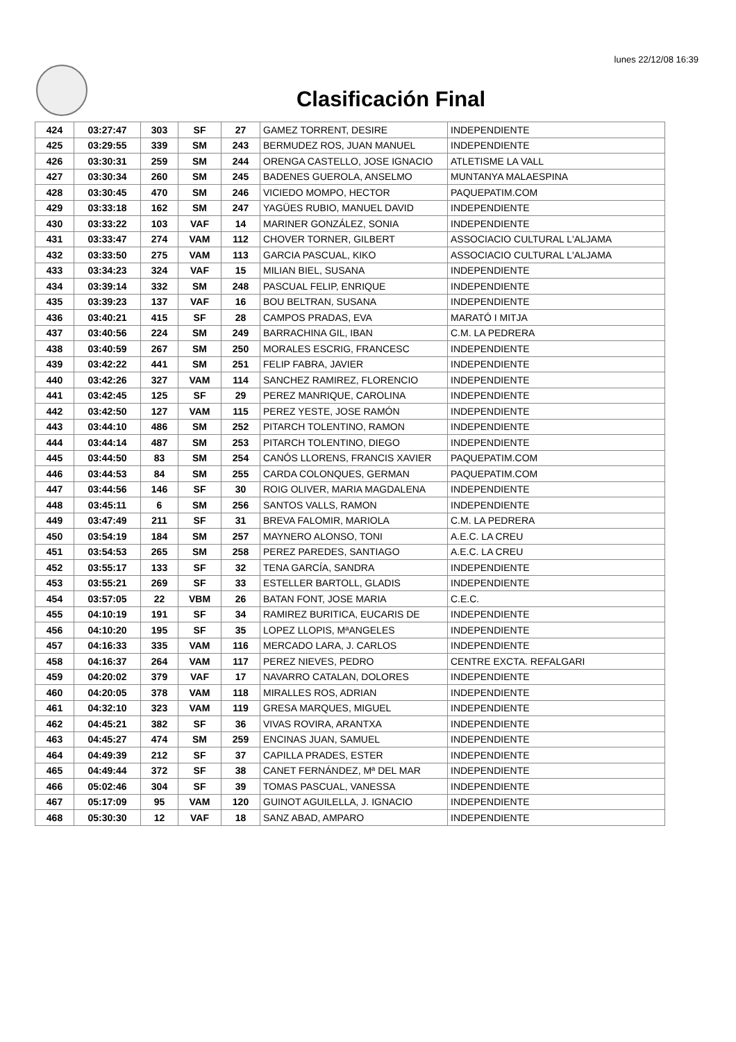lunes 22/12/08 16:39
Clasificación Final
| 424 | 03:27:47 | 303 | SF | 27 | GAMEZ TORRENT, DESIRE | INDEPENDIENTE |
| 425 | 03:29:55 | 339 | SM | 243 | BERMUDEZ ROS, JUAN MANUEL | INDEPENDIENTE |
| 426 | 03:30:31 | 259 | SM | 244 | ORENGA CASTELLO, JOSE IGNACIO | ATLETISME LA VALL |
| 427 | 03:30:34 | 260 | SM | 245 | BADENES GUEROLA, ANSELMO | MUNTANYA MALAESPINA |
| 428 | 03:30:45 | 470 | SM | 246 | VICIEDO MOMPO, HECTOR | PAQUEPATIM.COM |
| 429 | 03:33:18 | 162 | SM | 247 | YAGÜES RUBIO, MANUEL DAVID | INDEPENDIENTE |
| 430 | 03:33:22 | 103 | VAF | 14 | MARINER GONZÁLEZ, SONIA | INDEPENDIENTE |
| 431 | 03:33:47 | 274 | VAM | 112 | CHOVER TORNER, GILBERT | ASSOCIACIO CULTURAL L'ALJAMA |
| 432 | 03:33:50 | 275 | VAM | 113 | GARCIA PASCUAL, KIKO | ASSOCIACIO CULTURAL L'ALJAMA |
| 433 | 03:34:23 | 324 | VAF | 15 | MILIAN BIEL, SUSANA | INDEPENDIENTE |
| 434 | 03:39:14 | 332 | SM | 248 | PASCUAL FELIP, ENRIQUE | INDEPENDIENTE |
| 435 | 03:39:23 | 137 | VAF | 16 | BOU BELTRAN, SUSANA | INDEPENDIENTE |
| 436 | 03:40:21 | 415 | SF | 28 | CAMPOS PRADAS, EVA | MARATÓ I MITJA |
| 437 | 03:40:56 | 224 | SM | 249 | BARRACHINA GIL, IBAN | C.M. LA PEDRERA |
| 438 | 03:40:59 | 267 | SM | 250 | MORALES ESCRIG, FRANCESC | INDEPENDIENTE |
| 439 | 03:42:22 | 441 | SM | 251 | FELIP FABRA, JAVIER | INDEPENDIENTE |
| 440 | 03:42:26 | 327 | VAM | 114 | SANCHEZ RAMIREZ, FLORENCIO | INDEPENDIENTE |
| 441 | 03:42:45 | 125 | SF | 29 | PEREZ MANRIQUE, CAROLINA | INDEPENDIENTE |
| 442 | 03:42:50 | 127 | VAM | 115 | PEREZ YESTE, JOSE RAMÓN | INDEPENDIENTE |
| 443 | 03:44:10 | 486 | SM | 252 | PITARCH TOLENTINO, RAMON | INDEPENDIENTE |
| 444 | 03:44:14 | 487 | SM | 253 | PITARCH TOLENTINO, DIEGO | INDEPENDIENTE |
| 445 | 03:44:50 | 83 | SM | 254 | CANÓS LLORENS, FRANCIS XAVIER | PAQUEPATIM.COM |
| 446 | 03:44:53 | 84 | SM | 255 | CARDA COLONQUES, GERMAN | PAQUEPATIM.COM |
| 447 | 03:44:56 | 146 | SF | 30 | ROIG OLIVER, MARIA MAGDALENA | INDEPENDIENTE |
| 448 | 03:45:11 | 6 | SM | 256 | SANTOS VALLS, RAMON | INDEPENDIENTE |
| 449 | 03:47:49 | 211 | SF | 31 | BREVA FALOMIR, MARIOLA | C.M. LA PEDRERA |
| 450 | 03:54:19 | 184 | SM | 257 | MAYNERO ALONSO, TONI | A.E.C. LA CREU |
| 451 | 03:54:53 | 265 | SM | 258 | PEREZ PAREDES, SANTIAGO | A.E.C. LA CREU |
| 452 | 03:55:17 | 133 | SF | 32 | TENA GARCÍA, SANDRA | INDEPENDIENTE |
| 453 | 03:55:21 | 269 | SF | 33 | ESTELLER BARTOLL, GLADIS | INDEPENDIENTE |
| 454 | 03:57:05 | 22 | VBM | 26 | BATAN FONT, JOSE MARIA | C.E.C. |
| 455 | 04:10:19 | 191 | SF | 34 | RAMIREZ BURITICA, EUCARIS DE | INDEPENDIENTE |
| 456 | 04:10:20 | 195 | SF | 35 | LOPEZ LLOPIS, MªANGELES | INDEPENDIENTE |
| 457 | 04:16:33 | 335 | VAM | 116 | MERCADO LARA, J. CARLOS | INDEPENDIENTE |
| 458 | 04:16:37 | 264 | VAM | 117 | PEREZ NIEVES, PEDRO | CENTRE EXCTA. REFALGARI |
| 459 | 04:20:02 | 379 | VAF | 17 | NAVARRO CATALAN, DOLORES | INDEPENDIENTE |
| 460 | 04:20:05 | 378 | VAM | 118 | MIRALLES ROS, ADRIAN | INDEPENDIENTE |
| 461 | 04:32:10 | 323 | VAM | 119 | GRESA MARQUES, MIGUEL | INDEPENDIENTE |
| 462 | 04:45:21 | 382 | SF | 36 | VIVAS ROVIRA, ARANTXA | INDEPENDIENTE |
| 463 | 04:45:27 | 474 | SM | 259 | ENCINAS JUAN, SAMUEL | INDEPENDIENTE |
| 464 | 04:49:39 | 212 | SF | 37 | CAPILLA PRADES, ESTER | INDEPENDIENTE |
| 465 | 04:49:44 | 372 | SF | 38 | CANET FERNÁNDEZ, Mª DEL MAR | INDEPENDIENTE |
| 466 | 05:02:46 | 304 | SF | 39 | TOMAS PASCUAL, VANESSA | INDEPENDIENTE |
| 467 | 05:17:09 | 95 | VAM | 120 | GUINOT AGUILELLA, J. IGNACIO | INDEPENDIENTE |
| 468 | 05:30:30 | 12 | VAF | 18 | SANZ ABAD, AMPARO | INDEPENDIENTE |